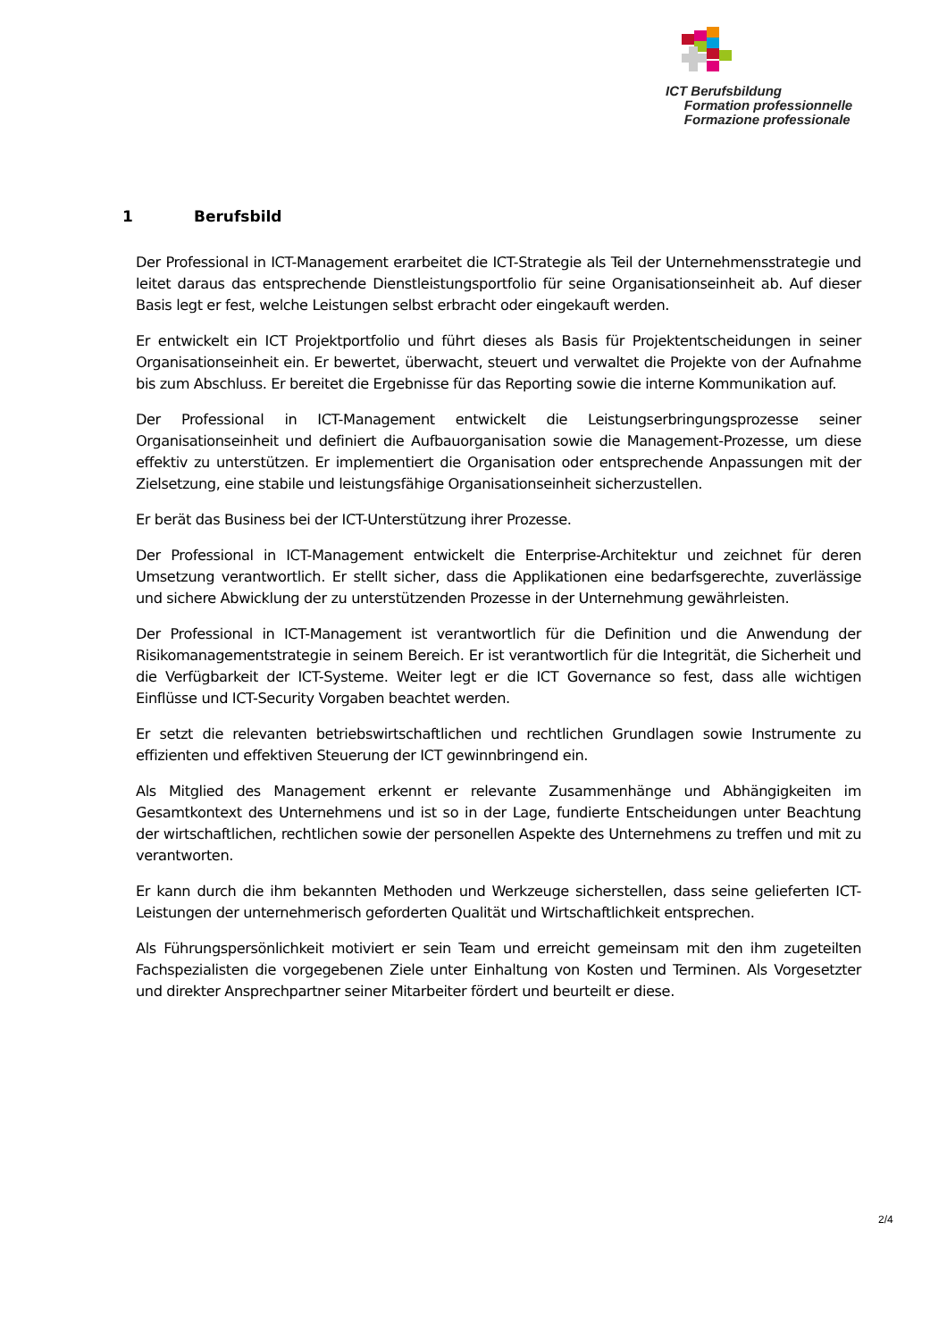ICT Berufsbildung
Formation professionnelle
Formazione professionale
1 Berufsbild
Der Professional in ICT-Management erarbeitet die ICT-Strategie als Teil der Unternehmensstrategie und leitet daraus das entsprechende Dienstleistungsportfolio für seine Organisationseinheit ab. Auf dieser Basis legt er fest, welche Leistungen selbst erbracht oder eingekauft werden.
Er entwickelt ein ICT Projektportfolio und führt dieses als Basis für Projektentscheidungen in seiner Organisationseinheit ein. Er bewertet, überwacht, steuert und verwaltet die Projekte von der Aufnahme bis zum Abschluss. Er bereitet die Ergebnisse für das Reporting sowie die interne Kommunikation auf.
Der Professional in ICT-Management entwickelt die Leistungserbringungsprozesse seiner Organisationseinheit und definiert die Aufbauorganisation sowie die Management-Prozesse, um diese effektiv zu unterstützen. Er implementiert die Organisation oder entsprechende Anpassungen mit der Zielsetzung, eine stabile und leistungsfähige Organisationseinheit sicherzustellen.
Er berät das Business bei der ICT-Unterstützung ihrer Prozesse.
Der Professional in ICT-Management entwickelt die Enterprise-Architektur und zeichnet für deren Umsetzung verantwortlich. Er stellt sicher, dass die Applikationen eine bedarfsgerechte, zuverlässige und sichere Abwicklung der zu unterstützenden Prozesse in der Unternehmung gewährleisten.
Der Professional in ICT-Management ist verantwortlich für die Definition und die Anwendung der Risikomanagementstrategie in seinem Bereich. Er ist verantwortlich für die Integrität, die Sicherheit und die Verfügbarkeit der ICT-Systeme. Weiter legt er die ICT Governance so fest, dass alle wichtigen Einflüsse und ICT-Security Vorgaben beachtet werden.
Er setzt die relevanten betriebswirtschaftlichen und rechtlichen Grundlagen sowie Instrumente zu effizienten und effektiven Steuerung der ICT gewinnbringend ein.
Als Mitglied des Management erkennt er relevante Zusammenhänge und Abhängigkeiten im Gesamtkontext des Unternehmens und ist so in der Lage, fundierte Entscheidungen unter Beachtung der wirtschaftlichen, rechtlichen sowie der personellen Aspekte des Unternehmens zu treffen und mit zu verantworten.
Er kann durch die ihm bekannten Methoden und Werkzeuge sicherstellen, dass seine gelieferten ICT-Leistungen der unternehmerisch geforderten Qualität und Wirtschaftlichkeit entsprechen.
Als Führungspersönlichkeit motiviert er sein Team und erreicht gemeinsam mit den ihm zugeteilten Fachspezialisten die vorgegebenen Ziele unter Einhaltung von Kosten und Terminen. Als Vorgesetzter und direkter Ansprechpartner seiner Mitarbeiter fördert und beurteilt er diese.
2/4